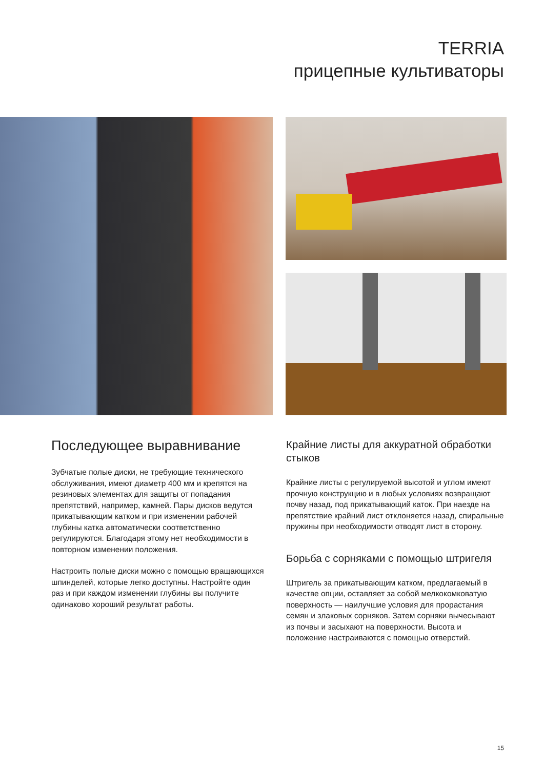TERRIA
прицепные культиваторы
Последующее выравнивание
Зубчатые полые диски, не требующие технического обслуживания, имеют диаметр 400 мм и крепятся на резиновых элементах для защиты от попадания препятствий, например, камней. Пары дисков ведутся прикатывающим катком и при изменении рабочей глубины катка автоматически соответственно регулируются. Благодаря этому нет необходимости в повторном изменении положения.
Настроить полые диски можно с помощью вращающихся шпинделей, которые легко доступны. Настройте один раз и при каждом изменении глубины вы получите одинаково хороший результат работы.
Крайние листы для аккуратной обработки стыков
Крайние листы с регулируемой высотой и углом имеют прочную конструкцию и в любых условиях возвращают почву назад, под прикатывающий каток. При наезде на препятствие крайний лист отклоняется назад, спиральные пружины при необходимости отводят лист в сторону.
Борьба с сорняками с помощью штригеля
Штригель за прикатывающим катком, предлагаемый в качестве опции, оставляет за собой мелкокомковатую поверхность — наилучшие условия для прорастания семян и злаковых сорняков. Затем сорняки вычесывают из почвы и засыхают на поверхности. Высота и положение настраиваются с помощью отверстий.
15